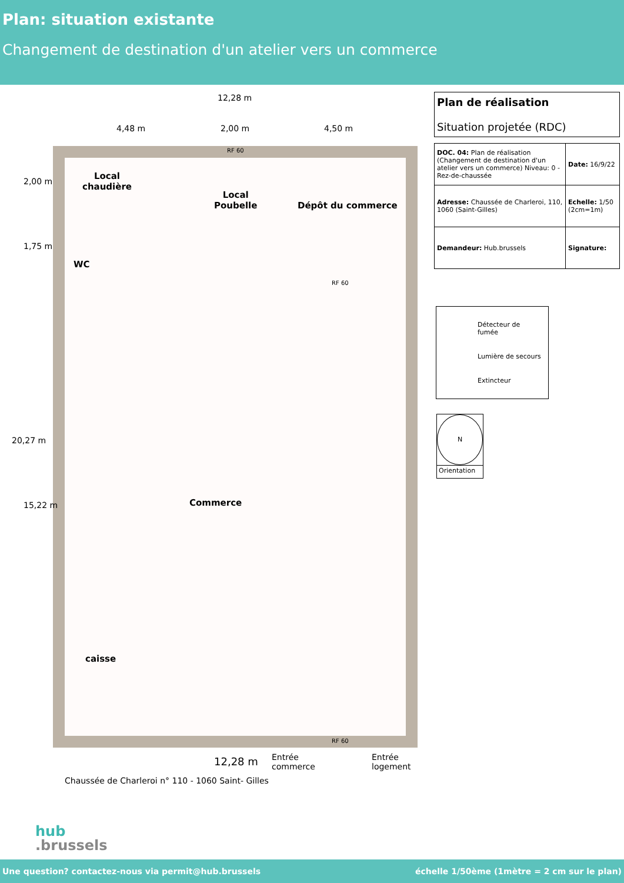Plan: situation existante
Changement de destination d'un atelier vers un commerce
12,28 m
4,48 m 2,00 m 4,50 m
Local
chaudière
Local
Poubelle
Dépôt du commerce
WC
Commerce
caisse
RF 60
RF 60
RF 60
2,00 m
1,75 m
20,27 m
15,22 m
Entrée
commerce
Entrée
logement
12,28 m
Chaussée de Charleroi n° 110 - 1060 Saint- Gilles
Plan de réalisation
Situation projetée (RDC)
| DOC. 04: Plan de réalisation (Changement de destination d'un atelier vers un commerce) Niveau: 0 - Rez-de-chaussée | Date: 16/9/22 |
| Adresse: Chaussée de Charleroi, 110, 1060 (Saint-Gilles) | Echelle: 1/50 (2cm=1m) |
| Demandeur: Hub.brussels | Signature: |
Détecteur de fumée
Lumière de secours
Extincteur
N
Orientation
hub
.brussels
Une question? contactez-nous via permit@hub.brussels échelle 1/50ème (1mètre = 2 cm sur le plan)